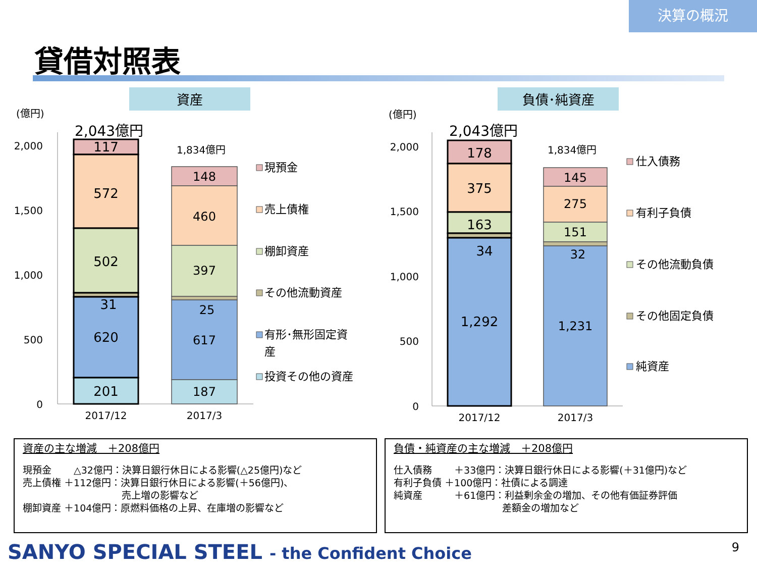決算の概況
貸借対照表
資産
(億円)
2,043億円
1,834億円
2,000
1,500
1,000
500
0
117
572
502
31
620
201
148
460
397
25
617
187
2017/12
2017/3
現預金
売上債権
棚卸資産
その他流動資産
有形･無形固定資
産
投資その他の資産
負債･純資産
(億円)
2,043億円
1,834億円
2,000
1,500
1,000
500
0
178
375
163
34
1,292
145
275
151
32
1,231
2017/12
2017/3
仕入債務
有利子負債
その他流動負債
その他固定負債
純資産
資産の主な増減　＋208億円
現預金　　 △32億円：決算日銀行休日による影響(△25億円)など
売上債権 ＋112億円：決算日銀行休日による影響(＋56億円)、
　　　　　　　　　　 売上増の影響など
棚卸資産 ＋104億円：原燃料価格の上昇、在庫増の影響など
負債・純資産の主な増減　＋208億円
仕入債務　　 ＋33億円：決算日銀行休日による影響(＋31億円)など
有利子負債 ＋100億円：社債による調達
純資産　　　 ＋61億円：利益剰余金の増加、その他有価証券評価
　　　　　　　　　　　 差額金の増加など
SANYO SPECIAL STEEL - the Confident Choice
9